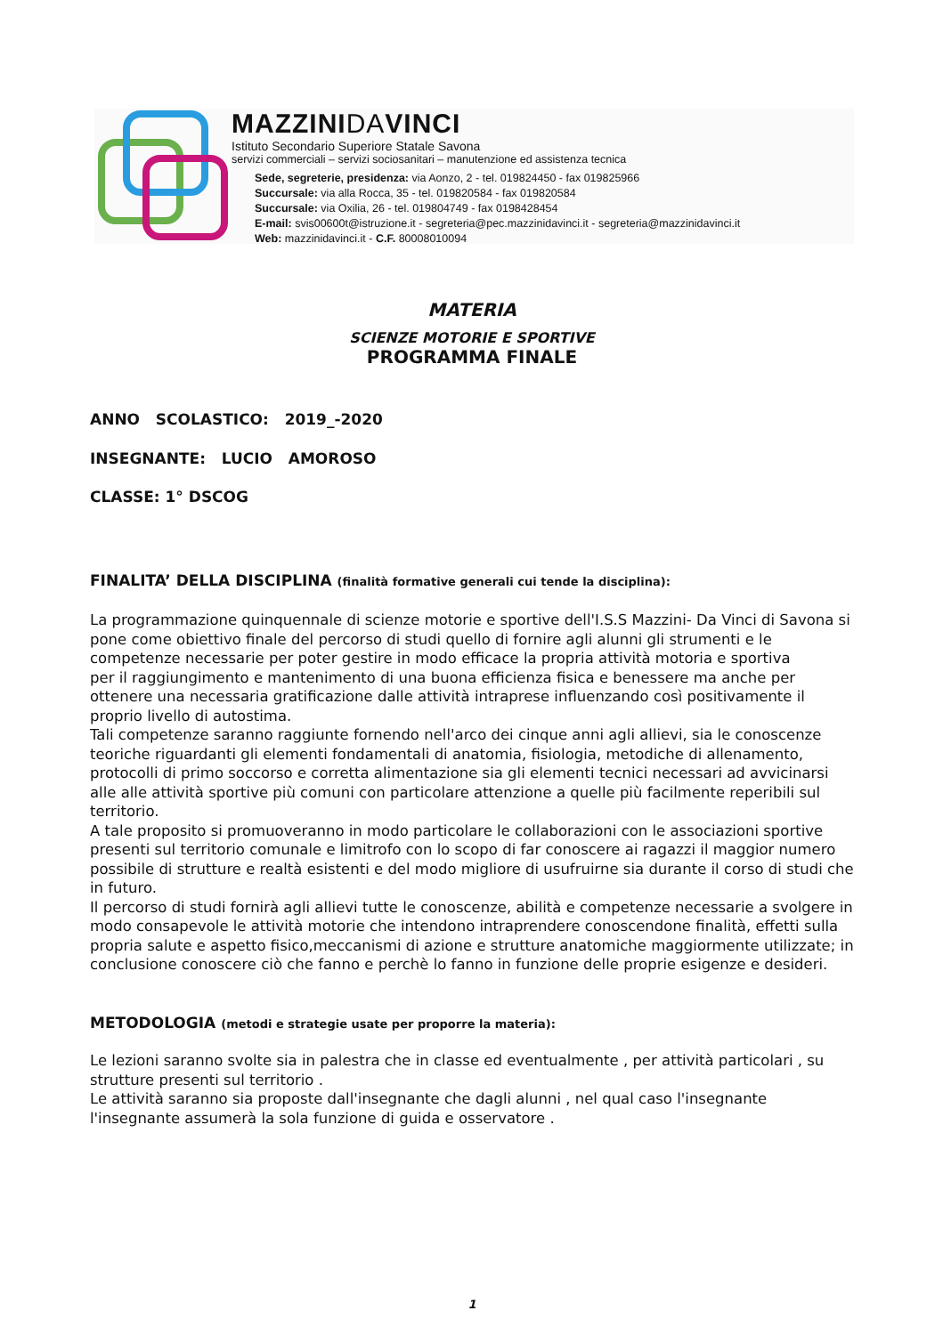MAZZINIDAVINCI
Istituto Secondario Superiore Statale Savona
servizi commerciali – servizi sociosanitari – manutenzione ed assistenza tecnica
Sede, segreterie, presidenza: via Aonzo, 2 - tel. 019824450 - fax 019825966
Succursale: via alla Rocca, 35 - tel. 019820584 - fax 019820584
Succursale: via Oxilia, 26 - tel. 019804749 - fax 0198428454
E-mail: svis00600t@istruzione.it - segreteria@pec.mazzinidavinci.it - segreteria@mazzinidavinci.it
Web: mazzinidavinci.it - C.F. 80008010094
MATERIA
SCIENZE MOTORIE E SPORTIVE
PROGRAMMA FINALE
ANNO SCOLASTICO: 2019_-2020
INSEGNANTE: LUCIO AMOROSO
CLASSE: 1° DSCOG
FINALITA’ DELLA DISCIPLINA (finalità formative generali cui tende la disciplina):
La programmazione quinquennale di scienze motorie e sportive dell'I.S.S Mazzini- Da Vinci di Savona si pone come obiettivo finale del percorso di studi quello di fornire agli alunni gli strumenti e le competenze necessarie per poter gestire in modo efficace la propria attività motoria e sportiva
per il raggiungimento e mantenimento di una buona efficienza fisica e benessere ma anche per ottenere una necessaria gratificazione dalle attività intraprese influenzando così positivamente il proprio livello di autostima.
Tali competenze saranno raggiunte fornendo nell'arco dei cinque anni agli allievi, sia le conoscenze teoriche riguardanti gli elementi fondamentali di anatomia, fisiologia, metodiche di allenamento, protocolli di primo soccorso e corretta alimentazione sia gli elementi tecnici necessari ad avvicinarsi alle alle attività sportive più comuni con particolare attenzione a quelle più facilmente reperibili sul territorio.
A tale proposito si promuoveranno in modo particolare le collaborazioni con le associazioni sportive presenti sul territorio comunale e limitrofo con lo scopo di far conoscere ai ragazzi il maggior numero possibile di strutture e realtà esistenti e del modo migliore di usufruirne sia durante il corso di studi che in futuro.
Il percorso di studi fornirà agli allievi tutte le conoscenze, abilità e competenze necessarie a svolgere in modo consapevole le attività motorie che intendono intraprendere conoscendone finalità, effetti sulla propria salute e aspetto fisico,meccanismi di azione e strutture anatomiche maggiormente utilizzate; in conclusione conoscere ciò che fanno e perchè lo fanno in funzione delle proprie esigenze e desideri.
METODOLOGIA (metodi e strategie usate per proporre la materia):
Le lezioni saranno svolte sia in palestra che in classe ed eventualmente , per attività particolari , su strutture presenti sul territorio .
Le attività saranno sia proposte dall'insegnante che dagli alunni , nel qual caso l'insegnante l'insegnante assumerà la sola funzione di guida e osservatore .
1